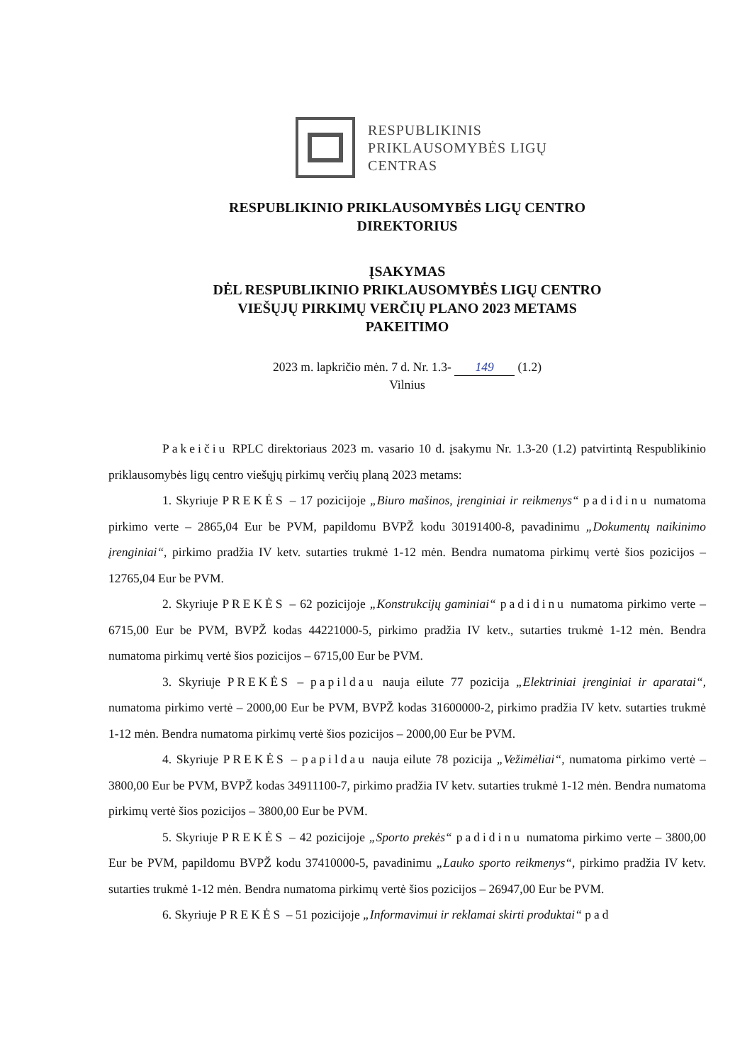RESPUBLIKINIS
PRIKLAUSOMYBĖS LIGŲ
CENTRAS
RESPUBLIKINIO PRIKLAUSOMYBĖS LIGŲ CENTRO
DIREKTORIUS
ĮSAKYMAS
DĖL RESPUBLIKINIO PRIKLAUSOMYBĖS LIGŲ CENTRO
VIEŠŲJŲ PIRKIMŲ VERČIŲ PLANO 2023 METAMS
PAKEITIMO
2023 m. lapkričio mėn. 7 d. Nr. 1.3- 149 (1.2)
Vilnius
Pakeičiu RPLC direktoriaus 2023 m. vasario 10 d. įsakymu Nr. 1.3-20 (1.2) patvirtintą Respublikinio priklausomybės ligų centro viešųjų pirkimų verčių planą 2023 metams:
1. Skyriuje PREKĖS – 17 pozicijoje „Biuro mašinos, įrenginiai ir reikmenys“ padidinu numatoma pirkimo verte – 2865,04 Eur be PVM, papildomu BVPŽ kodu 30191400-8, pavadinimu „Dokumentų naikinimo įrenginiai“, pirkimo pradžia IV ketv. sutarties trukmė 1-12 mėn. Bendra numatoma pirkimų vertė šios pozicijos – 12765,04 Eur be PVM.
2. Skyriuje PREKĖS – 62 pozicijoje „Konstrukcijų gaminiai“ padidinu numatoma pirkimo verte – 6715,00 Eur be PVM, BVPŽ kodas 44221000-5, pirkimo pradžia IV ketv., sutarties trukmė 1-12 mėn. Bendra numatoma pirkimų vertė šios pozicijos – 6715,00 Eur be PVM.
3. Skyriuje PREKĖS – papildau nauja eilute 77 pozicija „Elektriniai įrenginiai ir aparatai“, numatoma pirkimo vertė – 2000,00 Eur be PVM, BVPŽ kodas 31600000-2, pirkimo pradžia IV ketv. sutarties trukmė 1-12 mėn. Bendra numatoma pirkimų vertė šios pozicijos – 2000,00 Eur be PVM.
4. Skyriuje PREKĖS – papildau nauja eilute 78 pozicija „Vežimėliai“, numatoma pirkimo vertė – 3800,00 Eur be PVM, BVPŽ kodas 34911100-7, pirkimo pradžia IV ketv. sutarties trukmė 1-12 mėn. Bendra numatoma pirkimų vertė šios pozicijos – 3800,00 Eur be PVM.
5. Skyriuje PREKĖS – 42 pozicijoje „Sporto prekės“ padidinu numatoma pirkimo verte – 3800,00 Eur be PVM, papildomu BVPŽ kodu 37410000-5, pavadinimu „Lauko sporto reikmenys“, pirkimo pradžia IV ketv. sutarties trukmė 1-12 mėn. Bendra numatoma pirkimų vertė šios pozicijos – 26947,00 Eur be PVM.
6. Skyriuje PREKĖS – 51 pozicijoje „Informavimui ir reklamai skirti produktai“ pad